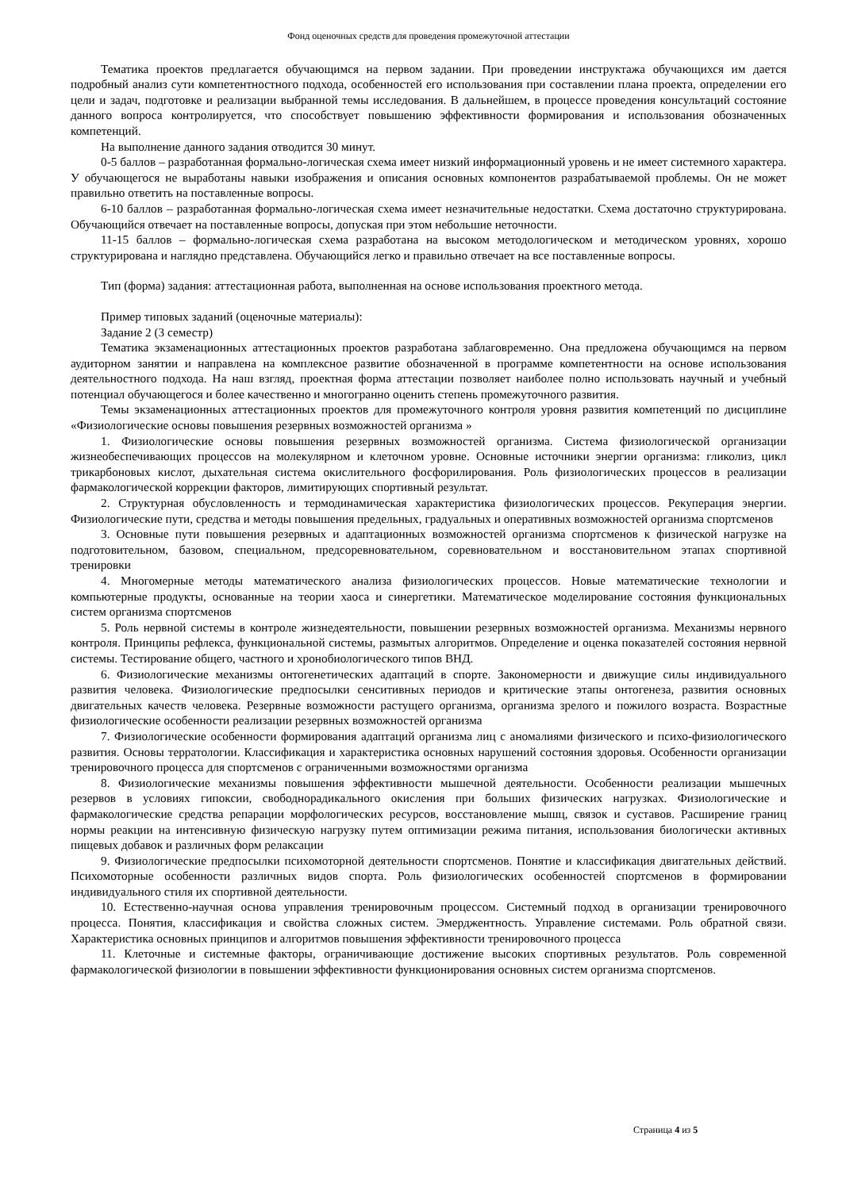Фонд оценочных средств для проведения промежуточной аттестации
Тематика проектов предлагается обучающимся на первом задании. При проведении инструктажа обучающихся им дается подробный анализ сути компетентностного подхода, особенностей его использования при составлении плана проекта, определении его цели и задач, подготовке и реализации выбранной темы исследования. В дальнейшем, в процессе проведения консультаций состояние данного вопроса контролируется, что способствует повышению эффективности формирования и использования обозначенных компетенций.
На выполнение данного задания отводится 30 минут.
0-5 баллов – разработанная формально-логическая схема имеет низкий информационный уровень и не имеет системного характера. У обучающегося не выработаны навыки изображения и описания основных компонентов разрабатываемой проблемы. Он не может правильно ответить на поставленные вопросы.
6-10 баллов – разработанная формально-логическая схема имеет незначительные недостатки. Схема достаточно структурирована. Обучающийся отвечает на поставленные вопросы, допуская при этом небольшие неточности.
11-15 баллов – формально-логическая схема разработана на высоком методологическом и методическом уровнях, хорошо структурирована и наглядно представлена. Обучающийся легко и правильно отвечает на все поставленные вопросы.
Тип (форма) задания: аттестационная работа, выполненная на основе использования проектного метода.
Пример типовых заданий (оценочные материалы):
Задание 2 (3 семестр)
Тематика экзаменационных аттестационных проектов разработана заблаговременно. Она предложена обучающимся на первом аудиторном занятии и направлена на комплексное развитие обозначенной в программе компетентности на основе использования деятельностного подхода. На наш взгляд, проектная форма аттестации позволяет наиболее полно использовать научный и учебный потенциал обучающегося и более качественно и многогранно оценить степень промежуточного развития.
Темы экзаменационных аттестационных проектов для промежуточного контроля уровня развития компетенций по дисциплине «Физиологические основы повышения резервных возможностей организма »
1. Физиологические основы повышения резервных возможностей организма. Система физиологической организации жизнеобеспечивающих процессов на молекулярном и клеточном уровне. Основные источники энергии организма: гликолиз, цикл трикарбоновых кислот, дыхательная система окислительного фосфорилирования. Роль физиологических процессов в реализации фармакологической коррекции факторов, лимитирующих спортивный результат.
2. Структурная обусловленность и термодинамическая характеристика физиологических процессов. Рекуперация энергии. Физиологические пути, средства и методы повышения предельных, градуальных и оперативных возможностей организма спортсменов
3. Основные пути повышения резервных и адаптационных возможностей организма спортсменов к физической нагрузке на подготовительном, базовом, специальном, предсоревновательном, соревновательном и восстановительном этапах спортивной тренировки
4. Многомерные методы математического анализа физиологических процессов. Новые математические технологии и компьютерные продукты, основанные на теории хаоса и синергетики. Математическое моделирование состояния функциональных систем организма спортсменов
5. Роль нервной системы в контроле жизнедеятельности, повышении резервных возможностей организма. Механизмы нервного контроля. Принципы рефлекса, функциональной системы, размытых алгоритмов. Определение и оценка показателей состояния нервной системы. Тестирование общего, частного и хронобиологического типов ВНД.
6. Физиологические механизмы онтогенетических адаптаций в спорте. Закономерности и движущие силы индивидуального развития человека. Физиологические предпосылки сенситивных периодов и критические этапы онтогенеза, развития основных двигательных качеств человека. Резервные возможности растущего организма, организма зрелого и пожилого возраста. Возрастные физиологические особенности реализации резервных возможностей организма
7. Физиологические особенности формирования адаптаций организма лиц с аномалиями физического и психо-физиологического развития. Основы терратологии. Классификация и характеристика основных нарушений состояния здоровья. Особенности организации тренировочного процесса для спортсменов с ограниченными возможностями организма
8. Физиологические механизмы повышения эффективности мышечной деятельности. Особенности реализации мышечных резервов в условиях гипоксии, свободнорадикального окисления при больших физических нагрузках. Физиологические и фармакологические средства репарации морфологических ресурсов, восстановление мышц, связок и суставов. Расширение границ нормы реакции на интенсивную физическую нагрузку путем оптимизации режима питания, использования биологически активных пищевых добавок и различных форм релаксации
9. Физиологические предпосылки психомоторной деятельности спортсменов. Понятие и классификация двигательных действий. Психомоторные особенности различных видов спорта. Роль физиологических особенностей спортсменов в формировании индивидуального стиля их спортивной деятельности.
10. Естественно-научная основа управления тренировочным процессом. Системный подход в организации тренировочного процесса. Понятия, классификация и свойства сложных систем. Эмерджентность. Управление системами. Роль обратной связи. Характеристика основных принципов и алгоритмов повышения эффективности тренировочного процесса
11. Клеточные и системные факторы, ограничивающие достижение высоких спортивных результатов. Роль современной фармакологической физиологии в повышении эффективности функционирования основных систем организма спортсменов.
Страница 4 из 5